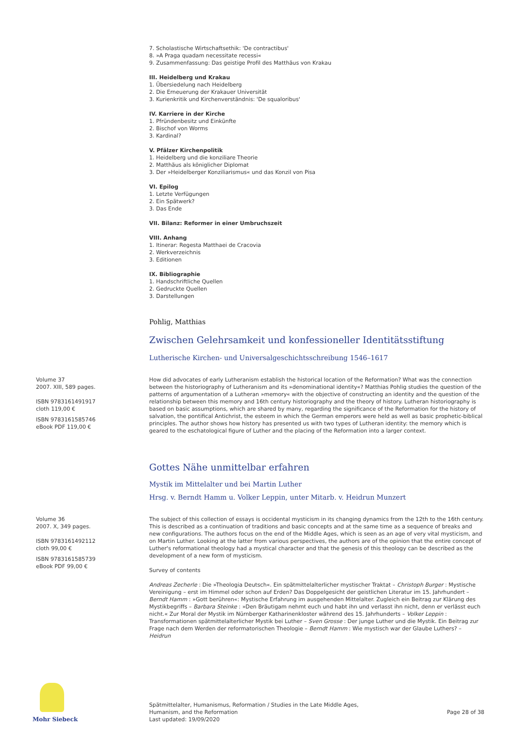7. Scholastische Wirtschaftsethik: 'De contractibus'
8. »A Praga quadam necessitate recessi«
9. Zusammenfassung: Das geistige Profil des Matthäus von Krakau
III. Heidelberg und Krakau
1. Übersiedelung nach Heidelberg
2. Die Erneuerung der Krakauer Universität
3. Kurienkritik und Kirchenverständnis: 'De squaloribus'
IV. Karriere in der Kirche
1. Pfründenbesitz und Einkünfte
2. Bischof von Worms
3. Kardinal?
V. Pfälzer Kirchenpolitik
1. Heidelberg und die konziliare Theorie
2. Matthäus als königlicher Diplomat
3. Der »Heidelberger Konziliarismus« und das Konzil von Pisa
VI. Epilog
1. Letzte Verfügungen
2. Ein Spätwerk?
3. Das Ende
VII. Bilanz: Reformer in einer Umbruchszeit
VIII. Anhang
1. Itinerar: Regesta Matthaei de Cracovia
2. Werkverzeichnis
3. Editionen
IX. Bibliographie
1. Handschriftliche Quellen
2. Gedruckte Quellen
3. Darstellungen
Pohlig, Matthias
Zwischen Gelehrsamkeit und konfessioneller Identitätsstiftung
Lutherische Kirchen- und Universalgeschichtsschreibung 1546–1617
Volume 37
2007. XIII, 589 pages.
ISBN 9783161491917
cloth 119,00 €
ISBN 9783161585746
eBook PDF 119,00 €
How did advocates of early Lutheranism establish the historical location of the Reformation? What was the connection between the historiography of Lutheranism and its »denominational identity«? Matthias Pohlig studies the question of the patterns of argumentation of a Lutheran »memory« with the objective of constructing an identity and the question of the relationship between this memory and 16th century historiography and the theory of history. Lutheran historiography is based on basic assumptions, which are shared by many, regarding the significance of the Reformation for the history of salvation, the pontifical Antichrist, the esteem in which the German emperors were held as well as basic prophetic-biblical principles. The author shows how history has presented us with two types of Lutheran identity: the memory which is geared to the eschatological figure of Luther and the placing of the Reformation into a larger context.
Gottes Nähe unmittelbar erfahren
Mystik im Mittelalter und bei Martin Luther
Hrsg. v. Berndt Hamm u. Volker Leppin, unter Mitarb. v. Heidrun Munzert
Volume 36
2007. X, 349 pages.
ISBN 9783161492112
cloth 99,00 €
ISBN 9783161585739
eBook PDF 99,00 €
The subject of this collection of essays is occidental mysticism in its changing dynamics from the 12th to the 16th century. This is described as a continuation of traditions and basic concepts and at the same time as a sequence of breaks and new configurations. The authors focus on the end of the Middle Ages, which is seen as an age of very vital mysticism, and on Martin Luther. Looking at the latter from various perspectives, the authors are of the opinion that the entire concept of Luther's reformational theology had a mystical character and that the genesis of this theology can be described as the development of a new form of mysticism.
Survey of contents
Andreas Zecherle : Die »Theologia Deutsch«. Ein spätmittelalterlicher mystischer Traktat – Christoph Burger : Mystische Vereinigung – erst im Himmel oder schon auf Erden? Das Doppelgesicht der geistlichen Literatur im 15. Jahrhundert – Berndt Hamm : »Gott berühren«: Mystische Erfahrung im ausgehenden Mittelalter. Zugleich ein Beitrag zur Klärung des Mystikbegriffs – Barbara Steinke : »Den Bräutigam nehmt euch und habt ihn und verlasst ihn nicht, denn er verlässt euch nicht.« Zur Moral der Mystik im Nürnberger Katharinenkloster während des 15. Jahrhunderts – Volker Leppin : Transformationen spätmittelalterlicher Mystik bei Luther – Sven Grosse : Der junge Luther und die Mystik. Ein Beitrag zur Frage nach dem Werden der reformatorischen Theologie – Berndt Hamm : Wie mystisch war der Glaube Luthers? – Heidrun
Mohr Siebeck
Spätmittelalter, Humanismus, Reformation / Studies in the Late Middle Ages,
Humanism, and the Reformation
Last updated: 19/09/2020
Page 28 of 38